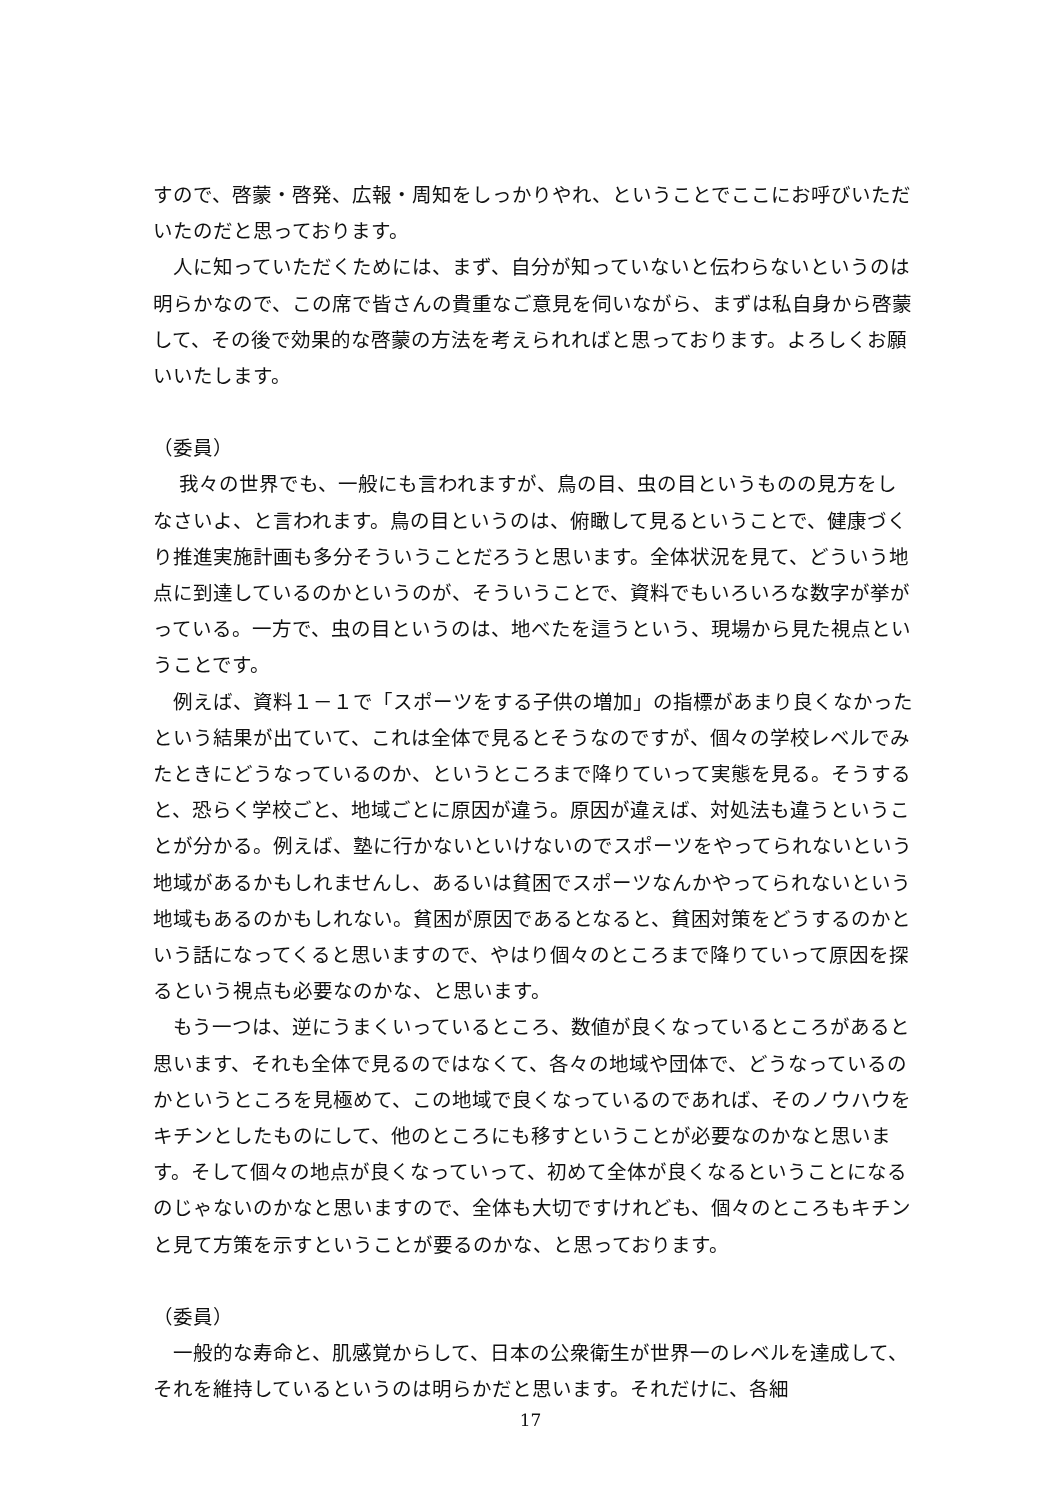すので、啓蒙・啓発、広報・周知をしっかりやれ、ということでここにお呼びいただいたのだと思っております。
　人に知っていただくためには、まず、自分が知っていないと伝わらないというのは明らかなので、この席で皆さんの貴重なご意見を伺いながら、まずは私自身から啓蒙して、その後で効果的な啓蒙の方法を考えられればと思っております。よろしくお願いいたします。
（委員）
　 我々の世界でも、一般にも言われますが、鳥の目、虫の目というものの見方をしなさいよ、と言われます。鳥の目というのは、俯瞰して見るということで、健康づくり推進実施計画も多分そういうことだろうと思います。全体状況を見て、どういう地点に到達しているのかというのが、そういうことで、資料でもいろいろな数字が挙がっている。一方で、虫の目というのは、地べたを這うという、現場から見た視点ということです。
　例えば、資料１－１で「スポーツをする子供の増加」の指標があまり良くなかったという結果が出ていて、これは全体で見るとそうなのですが、個々の学校レベルでみたときにどうなっているのか、というところまで降りていって実態を見る。そうすると、恐らく学校ごと、地域ごとに原因が違う。原因が違えば、対処法も違うということが分かる。例えば、塾に行かないといけないのでスポーツをやってられないという地域があるかもしれませんし、あるいは貧困でスポーツなんかやってられないという地域もあるのかもしれない。貧困が原因であるとなると、貧困対策をどうするのかという話になってくると思いますので、やはり個々のところまで降りていって原因を探るという視点も必要なのかな、と思います。
　もう一つは、逆にうまくいっているところ、数値が良くなっているところがあると思います、それも全体で見るのではなくて、各々の地域や団体で、どうなっているのかというところを見極めて、この地域で良くなっているのであれば、そのノウハウをキチンとしたものにして、他のところにも移すということが必要なのかなと思います。そして個々の地点が良くなっていって、初めて全体が良くなるということになるのじゃないのかなと思いますので、全体も大切ですけれども、個々のところもキチンと見て方策を示すということが要るのかな、と思っております。
（委員）
　一般的な寿命と、肌感覚からして、日本の公衆衛生が世界一のレベルを達成して、それを維持しているというのは明らかだと思います。それだけに、各細
17